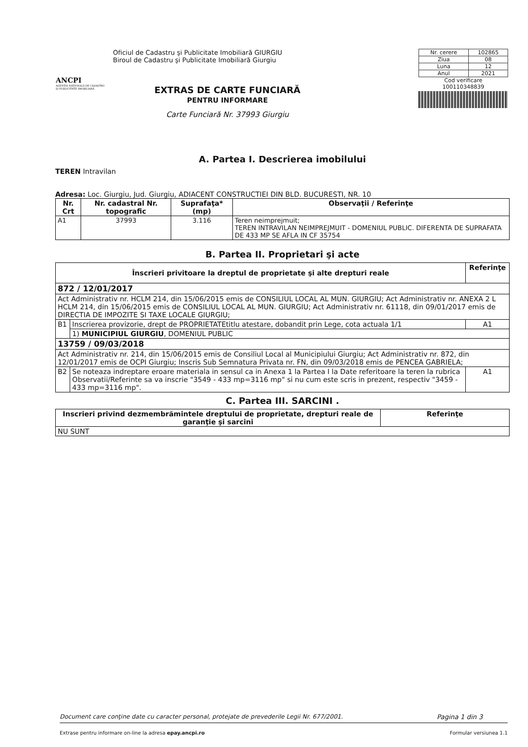ANCPI
AGENȚIA NAȚIONALĂ DE CADASTRU ȘI PUBLICITATE IMOBILIARĂ
Oficiul de Cadastru şi Publicitate Imobiliară GIURGIU
Biroul de Cadastru şi Publicitate Imobiliară Giurgiu
EXTRAS DE CARTE FUNCIARĂ
PENTRU INFORMARE
Carte Funciară Nr. 37993 Giurgiu
| Nr. cerere | 102865 |
| Ziua | 08 |
| Luna | 12 |
| Anul | 2021 |
Cod verificare
100110348839
A. Partea I. Descrierea imobilului
TEREN Intravilan
Adresa: Loc. Giurgiu, Jud. Giurgiu, ADIACENT CONSTRUCTIEI DIN BLD. BUCURESTI, NR. 10
| Nr. Crt | Nr. cadastral Nr. topografic | Suprafaţa* (mp) | Observaţii / Referinţe |
| --- | --- | --- | --- |
| A1 | 37993 | 3.116 | Teren neimprejmuit; TEREN INTRAVILAN NEIMPREJMUIT - DOMENIUL PUBLIC. DIFERENTA DE SUPRAFATA DE 433 MP SE AFLA IN CF 35754 |
B. Partea II. Proprietari şi acte
| Înscrieri privitoare la dreptul de proprietate şi alte drepturi reale | | Referinţe |
| --- | --- | --- |
| 872 / 12/01/2017 | | |
| Act Administrativ nr. HCLM 214, din 15/06/2015 emis de CONSILIUL LOCAL AL MUN. GIURGIU; Act Administrativ nr. ANEXA 2 L HCLM 214, din 15/06/2015 emis de CONSILIUL LOCAL AL MUN. GIURGIU; Act Administrativ nr. 61118, din 09/01/2017 emis de DIRECTIA DE IMPOZITE SI TAXE LOCALE GIURGIU; | | |
| B1 | Inscrierea provizorie, drept de PROPRIETATEtitlu atestare, dobandit prin Lege, cota actuala 1/1 | A1 |
| | 1) MUNICIPIUL GIURGIU , DOMENIUL PUBLIC | |
| 13759 / 09/03/2018 | | |
| Act Administrativ nr. 214, din 15/06/2015 emis de Consiliul Local al Municipiului Giurgiu; Act Administrativ nr. 872, din 12/01/2017 emis de OCPI Giurgiu; Inscris Sub Semnatura Privata nr. FN, din 09/03/2018 emis de PENCEA GABRIELA; | | |
| B2 | Se noteaza indreptare eroare materiala in sensul ca in Anexa 1 la Partea I la Date referitoare la teren la rubrica Observatii/Referinte sa va inscrie "3549 - 433 mp=3116 mp" si nu cum este scris in prezent, respectiv "3459 - 433 mp=3116 mp". | A1 |
C. Partea III. SARCINI .
| Inscrieri privind dezmembrămintele dreptului de proprietate, drepturi reale de garanţie şi sarcini | Referinţe |
| --- | --- |
| NU SUNT | |
Document care conţine date cu caracter personal, protejate de prevederile Legii Nr. 677/2001. Pagina 1 din 3
Extrase pentru informare on-line la adresa epay.ancpi.ro Formular versiunea 1.1